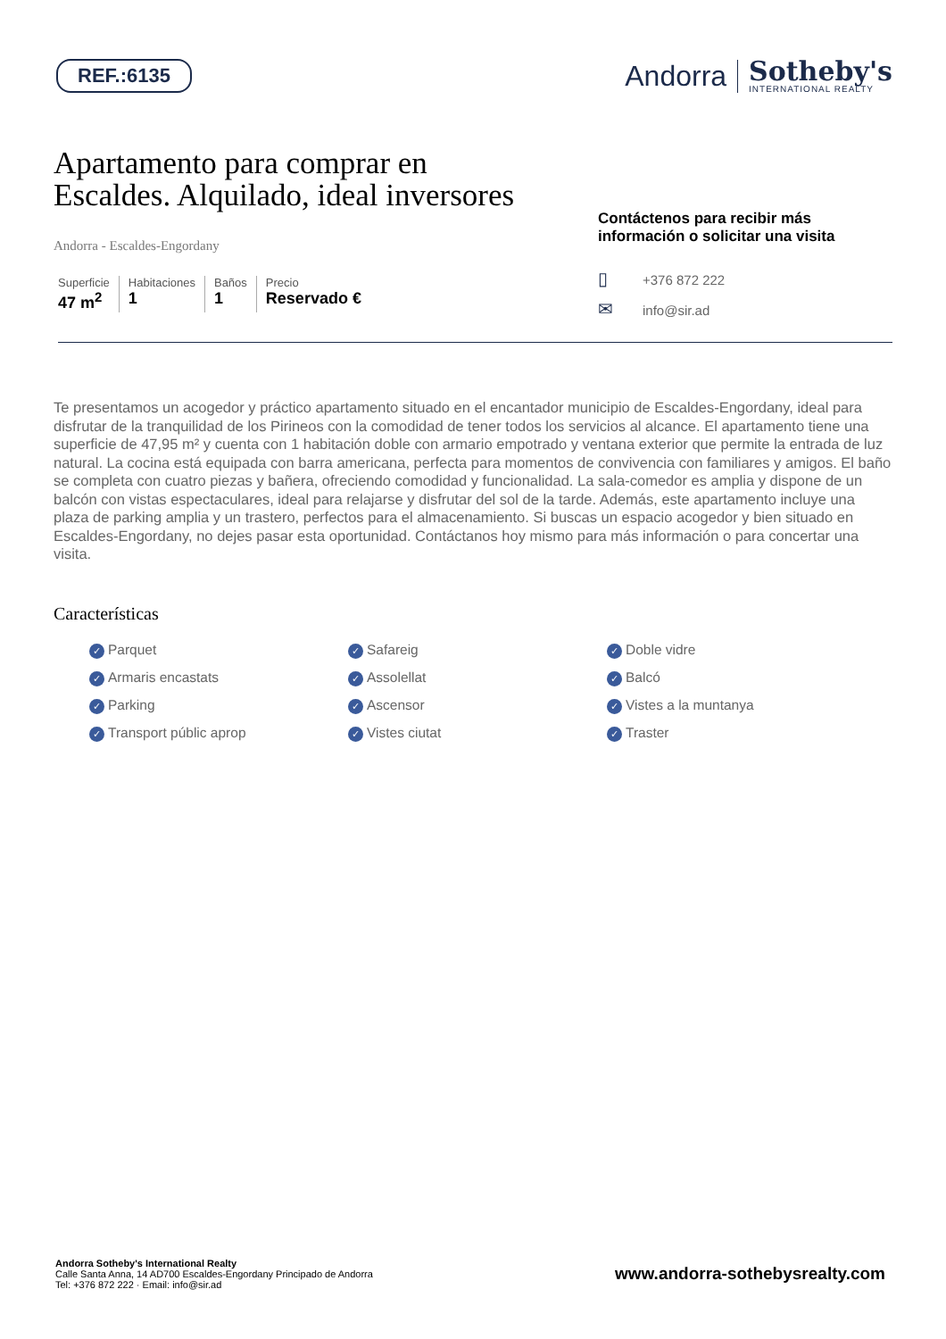REF.:6135
Andorra
Sotheby's
INTERNATIONAL REALTY
Apartamento para comprar en
Escaldes. Alquilado, ideal inversores
Andorra - Escaldes-Engordany
Superficie
47 m<sup>2</sup>
Habitaciones
1
Baños
1
Precio
Reservado €
Contáctenos para recibir más información o solicitar una visita
▯ +376 872 222
✉ info@sir.ad
Te presentamos un acogedor y práctico apartamento situado en el encantador municipio de Escaldes-Engordany, ideal para disfrutar de la tranquilidad de los Pirineos con la comodidad de tener todos los servicios al alcance. El apartamento tiene una superficie de 47,95 m² y cuenta con 1 habitación doble con armario empotrado y ventana exterior que permite la entrada de luz natural. La cocina está equipada con barra americana, perfecta para momentos de convivencia con familiares y amigos. El baño se completa con cuatro piezas y bañera, ofreciendo comodidad y funcionalidad. La sala-comedor es amplia y dispone de un balcón con vistas espectaculares, ideal para relajarse y disfrutar del sol de la tarde. Además, este apartamento incluye una plaza de parking amplia y un trastero, perfectos para el almacenamiento. Si buscas un espacio acogedor y bien situado en Escaldes-Engordany, no dejes pasar esta oportunidad. Contáctanos hoy mismo para más información o para concertar una visita.
Características
✓ Parquet
✓ Safareig
✓ Doble vidre
✓ Armaris encastats
✓ Assolellat
✓ Balcó
✓ Parking
✓ Ascensor
✓ Vistes a la muntanya
✓ Transport públic aprop
✓ Vistes ciutat
✓ Traster
Andorra Sotheby's International Realty
Calle Santa Anna, 14 AD700 Escaldes-Engordany Principado de Andorra
Tel: +376 872 222 · Email: info@sir.ad
www.andorra-sothebysrealty.com